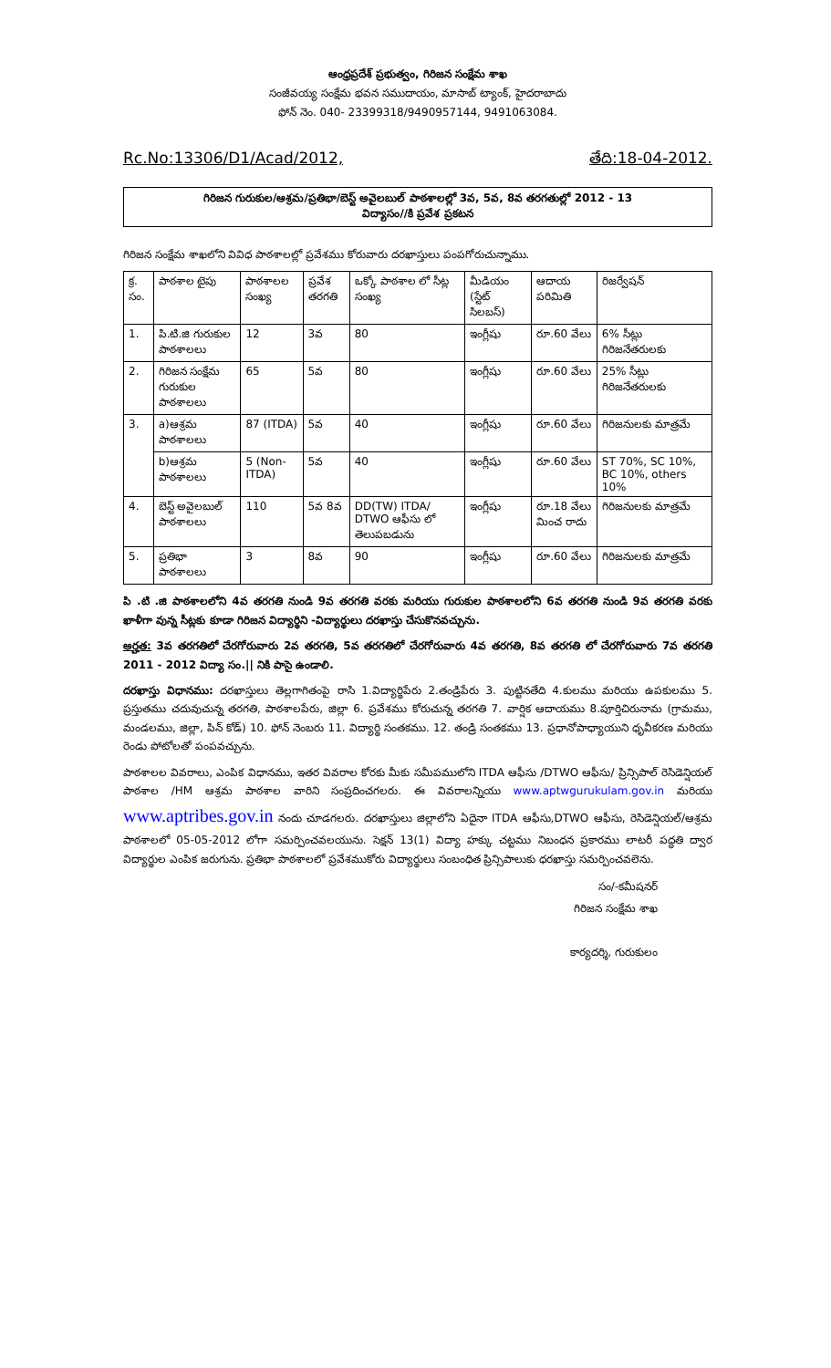ఆంధ్రప్రదేశ్ ప్రభుత్వం, గిరిజన సంక్షేమ శాఖ
సంజీవయ్య సంక్షేమ భవన సముదాయం, మాసాబ్ ట్యాంక్, హైదరాబాదు
ఫోన్ నెం. 040- 23399318/9490957144, 9491063084.
Rc.No:13306/D1/Acad/2012, తేది:18-04-2012.
గిరిజన గురుకుల/ఆశ్రమ/ప్రతిభా/బెస్ట్ అవైలబుల్ పాఠశాలల్లో 3వ, 5వ, 8వ తరగతుల్లో 2012 - 13
విద్యాసం//కి ప్రవేశ ప్రకటన
గిరిజన సంక్షేమ శాఖలోని వివిధ పాఠశాలల్లో ప్రవేశము కోరువారు దరఖాస్తులు పంపగోరుచున్నాము.
| క్ర. సం. | పాఠశాల టైపు | పాఠశాలల సంఖ్య | ప్రవేశ తరగతి | ఒక్కో పాఠశాల లో సీట్ల సంఖ్య | మీడియం (స్టేట్ సిలబస్) | ఆదాయ పరిమితి | రిజర్వేషన్ |
| --- | --- | --- | --- | --- | --- | --- | --- |
| 1. | పి.టి.జి గురుకుల పాఠశాలలు | 12 | 3వ | 80 | ఇంగ్లీషు | రూ.60 వేలు | 6% సీట్లు గిరిజనేతరులకు |
| 2. | గిరిజన సంక్షేమ గురుకుల పాఠశాలలు | 65 | 5వ | 80 | ఇంగ్లీషు | రూ.60 వేలు | 25% సీట్లు గిరిజనేతరులకు |
| 3. | a)ఆశ్రమ పాఠశాలలు | 87 (ITDA) | 5వ | 40 | ఇంగ్లీషు | రూ.60 వేలు | గిరిజనులకు మాత్రమే |
| | b)ఆశ్రమ పాఠశాలలు | 5 (Non-ITDA) | 5వ | 40 | ఇంగ్లీషు | రూ.60 వేలు | ST 70%, SC 10%, BC 10%, others 10% |
| 4. | బెస్ట్ అవైలబుల్ పాఠశాలలు | 110 | 5వ 8వ | DD(TW) ITDA/ DTWO ఆఫీసు లో తెలుపబడును | ఇంగ్లీషు | రూ.18 వేలు మించ రాదు | గిరిజనులకు మాత్రమే |
| 5. | ప్రతిభా పాఠశాలలు | 3 | 8వ | 90 | ఇంగ్లీషు | రూ.60 వేలు | గిరిజనులకు మాత్రమే |
పి .టి .జి పాఠశాలలోని 4వ తరగతి నుండి 9వ తరగతి వరకు మరియు గురుకుల పాఠశాలలోని 6వ తరగతి నుండి 9వ తరగతి వరకు ఖాళీగా వున్న సీట్లకు కూడా గిరిజన విద్యార్థిని -విద్యార్థులు దరఖాస్తు చేసుకొనవచ్చును.
అర్హత: 3వ తరగతిలో చేరగోరువారు 2వ తరగతి, 5వ తరగతిలో చేరగోరువారు 4వ తరగతి, 8వ తరగతి లో చేరగోరువారు 7వ తరగతి 2011 - 2012 విద్యా సం.|| నికి పాసై ఉండాలి.
దరఖాస్తు విధానము: దరఖాస్తులు తెల్లగాగితంపై రాసి 1.విద్యార్థిపేరు 2.తండ్రిపేరు 3. పుట్టినతేది 4.కులము మరియు ఉపకులము 5. ప్రస్తుతము చదువుచున్న తరగతి, పాఠశాలపేరు, జిల్లా 6. ప్రవేశము కోరుచున్న తరగతి 7. వార్షిక ఆదాయము 8.పూర్తిచిరునామ (గ్రామము, మండలము, జిల్లా, పిన్ కోడ్) 10. ఫోన్ నెంబరు 11. విద్యార్థి సంతకము. 12. తండ్రి సంతకము 13. ప్రధానోపాధ్యాయుని ధృవీకరణ మరియు రెండు పోటోలతో పంపవచ్చును.
పాఠశాలల వివరాలు, ఎంపిక విధానము, ఇతర వివరాల కోరకు మీకు సమీపములోని ITDA ఆఫీసు /DTWO ఆఫీసు/ ప్రిన్సిపాల్ రెసిడెన్షియల్ పాఠశాల /HM ఆశ్రమ పాఠశాల వారిని సంప్రదించగలరు. ఈ వివరాలన్నియు www.aptwgurukulam.gov.in మరియు www.aptribes.gov.in నందు చూడగలరు. దరఖాస్తులు జిల్లాలోని ఏదైనా ITDA ఆఫీసు,DTWO ఆఫీసు, రెసిడెన్షియల్/ఆశ్రమ పాఠశాలలో 05-05-2012 లోగా సమర్పించవలయును. సెక్షన్ 13(1) విద్యా హక్కు చట్టము నిబంధన ప్రకారము లాటరీ పద్ధతి ద్వార విద్యార్థుల ఎంపిక జరుగును. ప్రతిభా పాఠశాలలో ప్రవేశముకోరు విద్యార్థులు సంబంధిత ప్రిన్సిపాలుకు ధరఖాస్తు సమర్పించవలెను.
సం/-కమీషనర్
గిరిజన సంక్షేమ శాఖ
కార్యదర్శి, గురుకులం